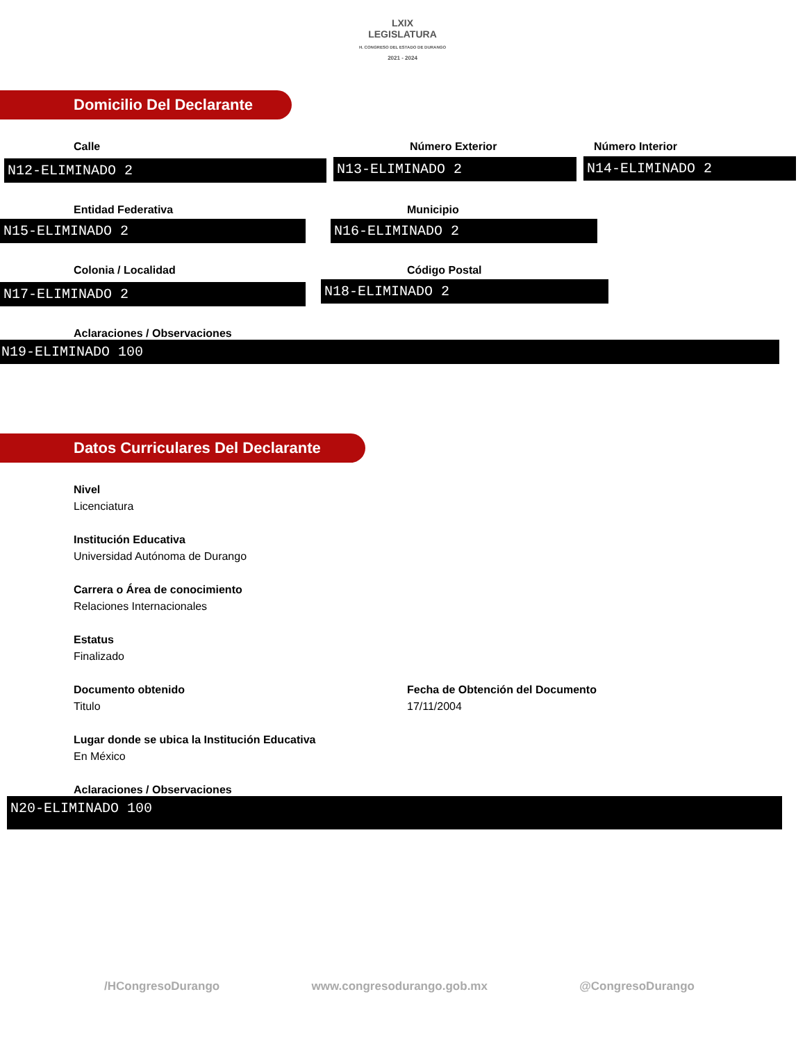LXIX
LEGISLATURA
H. CONGRESO DEL ESTADO DE DURANGO
2021 - 2024
Domicilio Del Declarante
Calle
N12-ELIMINADO 2
Número Exterior
N13-ELIMINADO 2
Número Interior
N14-ELIMINADO 2
Entidad Federativa
N15-ELIMINADO 2
Municipio
N16-ELIMINADO 2
Colonia / Localidad
N17-ELIMINADO 2
Código Postal
N18-ELIMINADO 2
Aclaraciones / Observaciones
N19-ELIMINADO 100
Datos Curriculares Del Declarante
Nivel
Licenciatura
Institución Educativa
Universidad Autónoma de Durango
Carrera o Área de conocimiento
Relaciones Internacionales
Estatus
Finalizado
Documento obtenido
Titulo
Fecha de Obtención del Documento
17/11/2004
Lugar donde se ubica la Institución Educativa
En México
Aclaraciones / Observaciones
N20-ELIMINADO 100
/HCongresoDurango www.congresodurango.gob.mx @CongresoDurango